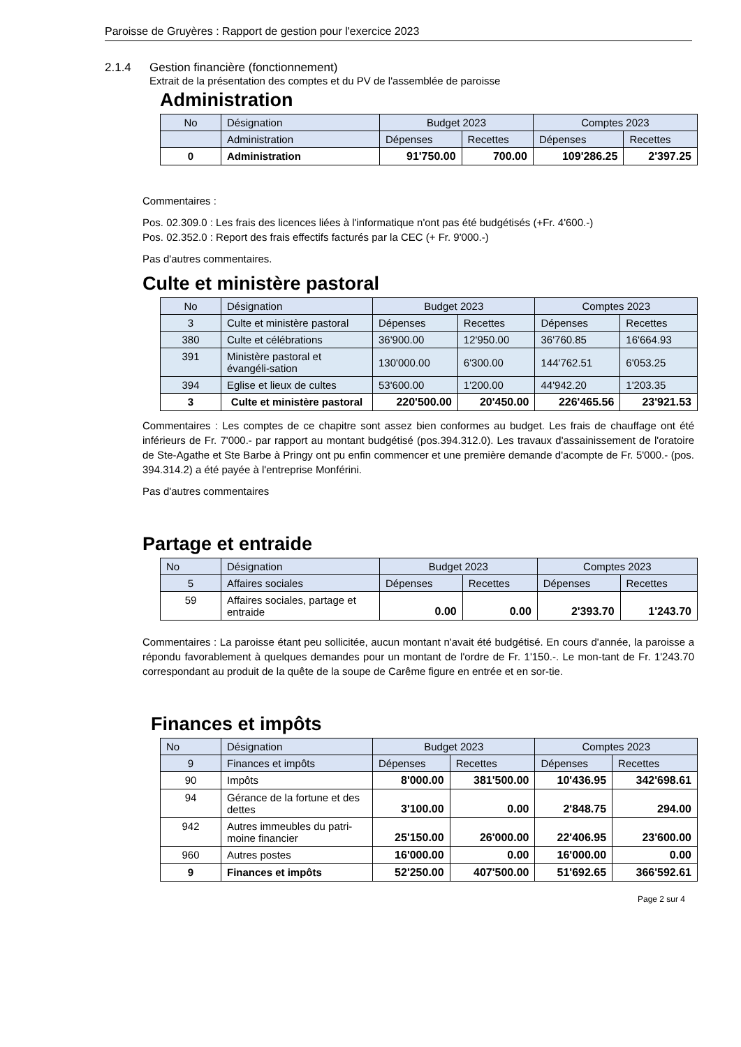Paroisse de Gruyères : Rapport de gestion pour l'exercice 2023
2.1.4 Gestion financière (fonctionnement)
Extrait de la présentation des comptes et du PV de l'assemblée de paroisse
Administration
| No | Désignation | Budget 2023 | | Comptes 2023 | |
| | Administration | Dépenses | Recettes | Dépenses | Recettes |
| 0 | Administration | 91'750.00 | 700.00 | 109'286.25 | 2'397.25 |
Commentaires :
Pos. 02.309.0 : Les frais des licences liées à l'informatique n'ont pas été budgétisés (+Fr. 4'600.-)
Pos. 02.352.0 : Report des frais effectifs facturés par la CEC (+ Fr. 9'000.-)
Pas d'autres commentaires.
Culte et ministère pastoral
| No | Désignation | Budget 2023 | | Comptes 2023 | |
| 3 | Culte et ministère pastoral | Dépenses | Recettes | Dépenses | Recettes |
| 380 | Culte et célébrations | 36'900.00 | 12'950.00 | 36'760.85 | 16'664.93 |
| 391 | Ministère pastoral et évangéli-sation | 130'000.00 | 6'300.00 | 144'762.51 | 6'053.25 |
| 394 | Eglise et lieux de cultes | 53'600.00 | 1'200.00 | 44'942.20 | 1'203.35 |
| 3 | Culte et ministère pastoral | 220'500.00 | 20'450.00 | 226'465.56 | 23'921.53 |
Commentaires : Les comptes de ce chapitre sont assez bien conformes au budget. Les frais de chauffage ont été inférieurs de Fr. 7'000.- par rapport au montant budgétisé (pos.394.312.0). Les travaux d'assainissement de l'oratoire de Ste-Agathe et Ste Barbe à Pringy ont pu enfin commencer et une première demande d'acompte de Fr. 5'000.- (pos. 394.314.2) a été payée à l'entreprise Monférini.
Pas d'autres commentaires
Partage et entraide
| No | Désignation | Budget 2023 | | Comptes 2023 | |
| 5 | Affaires sociales | Dépenses | Recettes | Dépenses | Recettes |
| 59 | Affaires sociales, partage et entraide | 0.00 | 0.00 | 2'393.70 | 1'243.70 |
Commentaires : La paroisse étant peu sollicitée, aucun montant n'avait été budgétisé. En cours d'année, la paroisse a répondu favorablement à quelques demandes pour un montant de l'ordre de Fr. 1'150.-. Le mon-tant de Fr. 1'243.70 correspondant au produit de la quête de la soupe de Carême figure en entrée et en sor-tie.
Finances et impôts
| No | Désignation | Budget 2023 | | Comptes 2023 | |
| 9 | Finances et impôts | Dépenses | Recettes | Dépenses | Recettes |
| 90 | Impôts | 8'000.00 | 381'500.00 | 10'436.95 | 342'698.61 |
| 94 | Gérance de la fortune et des dettes | 3'100.00 | 0.00 | 2'848.75 | 294.00 |
| 942 | Autres immeubles du patri-moine financier | 25'150.00 | 26'000.00 | 22'406.95 | 23'600.00 |
| 960 | Autres postes | 16'000.00 | 0.00 | 16'000.00 | 0.00 |
| 9 | Finances et impôts | 52'250.00 | 407'500.00 | 51'692.65 | 366'592.61 |
Page 2 sur 4